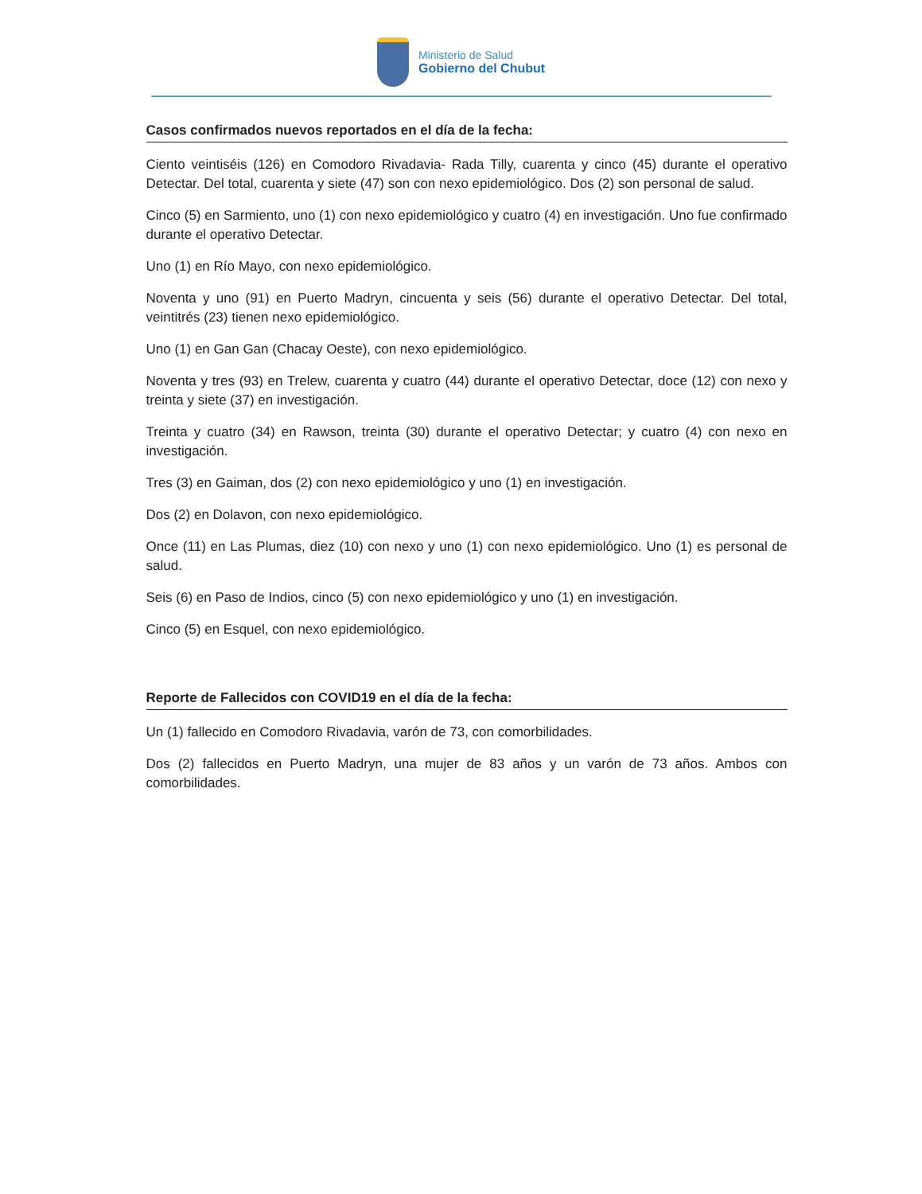Ministerio de Salud
Gobierno del Chubut
Casos confirmados nuevos reportados en el día de la fecha:
Ciento veintiséis (126) en Comodoro Rivadavia- Rada Tilly, cuarenta y cinco (45) durante el operativo Detectar. Del total, cuarenta y siete (47) son con nexo epidemiológico. Dos (2) son personal de salud.
Cinco (5) en Sarmiento, uno (1) con nexo epidemiológico y cuatro (4) en investigación. Uno fue confirmado durante el operativo Detectar.
Uno (1) en Río Mayo, con nexo epidemiológico.
Noventa y uno (91) en Puerto Madryn, cincuenta y seis (56) durante el operativo Detectar. Del total, veintitrés (23) tienen nexo epidemiológico.
Uno (1) en Gan Gan (Chacay Oeste), con nexo epidemiológico.
Noventa y tres (93) en Trelew, cuarenta y cuatro (44) durante el operativo Detectar, doce (12) con nexo y treinta y siete (37) en investigación.
Treinta y cuatro (34) en Rawson, treinta (30) durante el operativo Detectar; y cuatro (4) con nexo en investigación.
Tres (3) en Gaiman, dos (2) con nexo epidemiológico y uno (1) en investigación.
Dos (2) en Dolavon, con nexo epidemiológico.
Once (11) en Las Plumas, diez (10) con nexo y uno (1) con nexo epidemiológico. Uno (1) es personal de salud.
Seis (6) en Paso de Indios, cinco (5) con nexo epidemiológico y uno (1) en investigación.
Cinco (5) en Esquel, con nexo epidemiológico.
Reporte de Fallecidos con COVID19 en el día de la fecha:
Un (1) fallecido en Comodoro Rivadavia, varón de 73, con comorbilidades.
Dos (2) fallecidos en Puerto Madryn, una mujer de 83 años y un varón de 73 años. Ambos con comorbilidades.